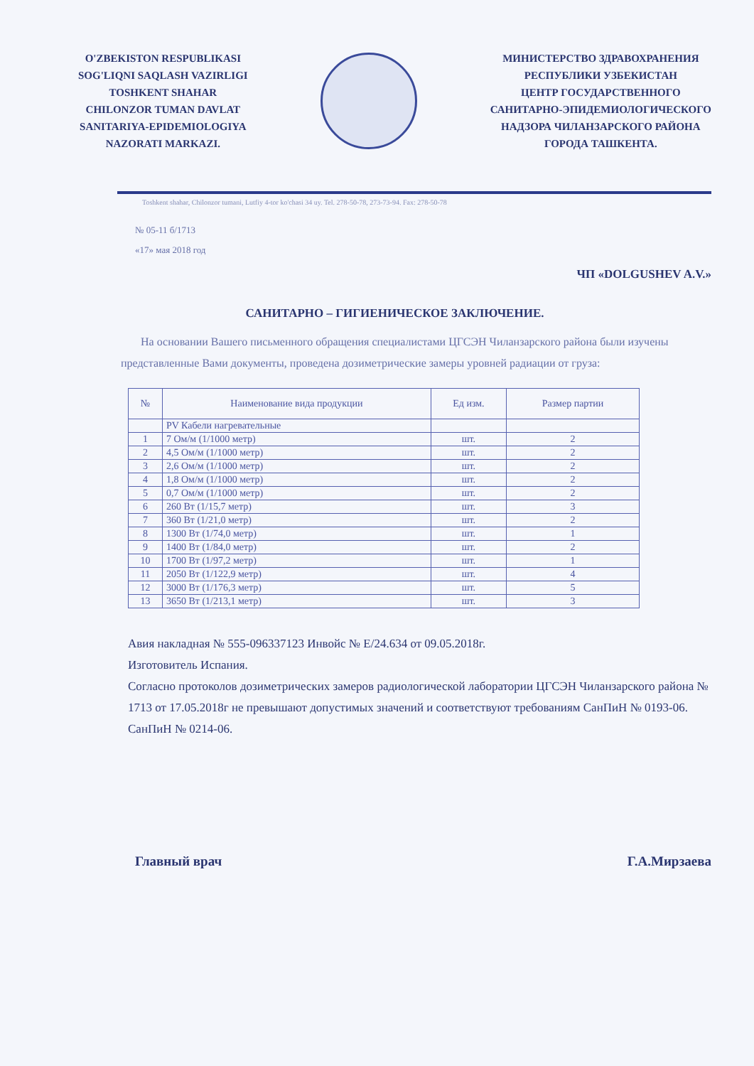O'ZBEKISTON RESPUBLIKASI
SOG'LIQNI SAQLASH VAZIRLIGI
TOSHKENT SHAHAR
CHILONZOR TUMAN DAVLAT
SANITARIYA-EPIDEMIOLOGIYA
NAZORATI MARKAZI.
МИНИСТЕРСТВО ЗДРАВОХРАНЕНИЯ
РЕСПУБЛИКИ УЗБЕКИСТАН
ЦЕНТР ГОСУДАРСТВЕННОГО
САНИТАРНО-ЭПИДЕМИОЛОГИЧЕСКОГО
НАДЗОРА ЧИЛАНЗАРСКОГО РАЙОНА
ГОРОДА ТАШКЕНТА.
Toshkent shahar, Chilonzor tumani, Lutfiy 4-tor ko'chasi 34 uy. Tel. 278-50-78, 273-73-94. Fax: 278-50-78
№ 05-11 б/1713
«17» мая 2018 год
ЧП «DOLGUSHEV A.V.»
САНИТАРНО – ГИГИЕНИЧЕСКОЕ ЗАКЛЮЧЕНИЕ.
На основании Вашего письменного обращения специалистами ЦГСЭН Чиланзарского района были изучены представленные Вами документы, проведена дозиметрические замеры уровней радиации от груза:
| № | Наименование вида продукции | Ед изм. | Размер партии |
| --- | --- | --- | --- |
| | PV Кабели нагревательные | | |
| 1 | 7 Ом/м (1/1000 метр) | шт. | 2 |
| 2 | 4,5 Ом/м (1/1000 метр) | шт. | 2 |
| 3 | 2,6 Ом/м (1/1000 метр) | шт. | 2 |
| 4 | 1,8 Ом/м (1/1000 метр) | шт. | 2 |
| 5 | 0,7 Ом/м (1/1000 метр) | шт. | 2 |
| 6 | 260 Вт (1/15,7 метр) | шт. | 3 |
| 7 | 360 Вт (1/21,0 метр) | шт. | 2 |
| 8 | 1300 Вт (1/74,0 метр) | шт. | 1 |
| 9 | 1400 Вт (1/84,0 метр) | шт. | 2 |
| 10 | 1700 Вт (1/97,2 метр) | шт. | 1 |
| 11 | 2050 Вт (1/122,9 метр) | шт. | 4 |
| 12 | 3000 Вт (1/176,3 метр) | шт. | 5 |
| 13 | 3650 Вт (1/213,1 метр) | шт. | 3 |
Авия накладная № 555-096337123 Инвойс № E/24.634 от 09.05.2018г.
Изготовитель Испания.
Согласно протоколов дозиметрических замеров радиологической лаборатории ЦГСЭН Чиланзарского района № 1713 от 17.05.2018г не превышают допустимых значений и соответствуют требованиям СанПиН № 0193-06. СанПиН № 0214-06.
Главный врач Г.А.Мирзаева